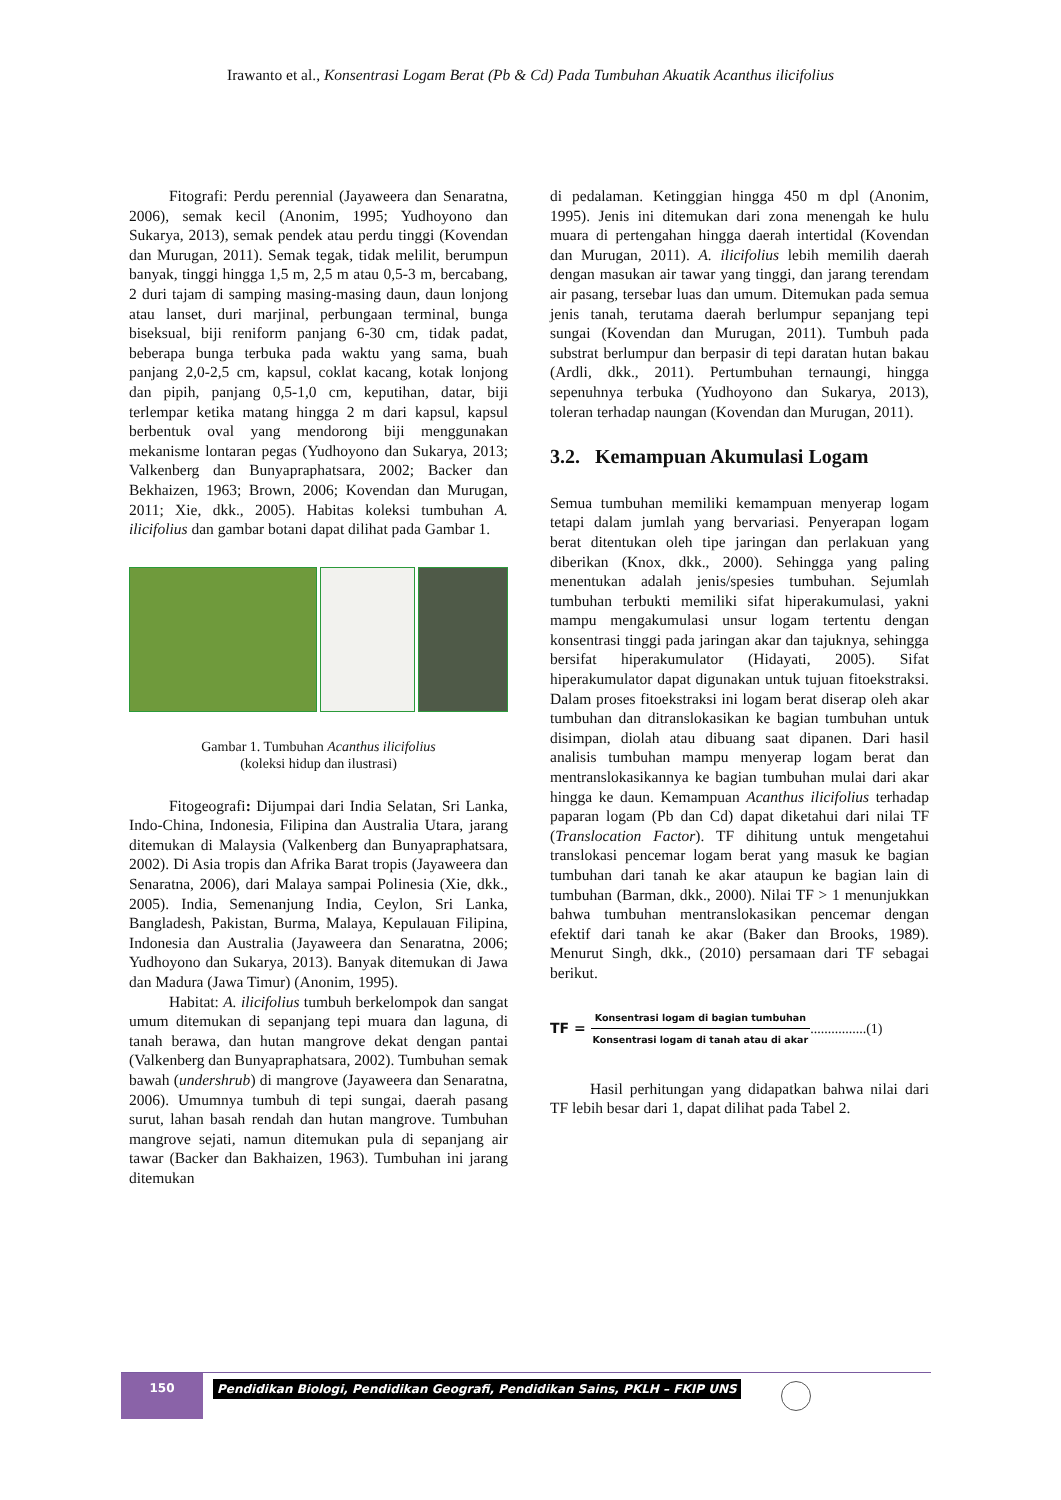Irawanto et al., Konsentrasi Logam Berat (Pb & Cd) Pada Tumbuhan Akuatik Acanthus ilicifolius
Fitografi: Perdu perennial (Jayaweera dan Senaratna, 2006), semak kecil (Anonim, 1995; Yudhoyono dan Sukarya, 2013), semak pendek atau perdu tinggi (Kovendan dan Murugan, 2011). Semak tegak, tidak melilit, berumpun banyak, tinggi hingga 1,5 m, 2,5 m atau 0,5-3 m, bercabang, 2 duri tajam di samping masing-masing daun, daun lonjong atau lanset, duri marjinal, perbungaan terminal, bunga biseksual, biji reniform panjang 6-30 cm, tidak padat, beberapa bunga terbuka pada waktu yang sama, buah panjang 2,0-2,5 cm, kapsul, coklat kacang, kotak lonjong dan pipih, panjang 0,5-1,0 cm, keputihan, datar, biji terlempar ketika matang hingga 2 m dari kapsul, kapsul berbentuk oval yang mendorong biji menggunakan mekanisme lontaran pegas (Yudhoyono dan Sukarya, 2013; Valkenberg dan Bunyapraphatsara, 2002; Backer dan Bekhaizen, 1963; Brown, 2006; Kovendan dan Murugan, 2011; Xie, dkk., 2005). Habitas koleksi tumbuhan A. ilicifolius dan gambar botani dapat dilihat pada Gambar 1.
Gambar 1. Tumbuhan Acanthus ilicifolius
(koleksi hidup dan ilustrasi)
Fitogeografi: Dijumpai dari India Selatan, Sri Lanka, Indo-China, Indonesia, Filipina dan Australia Utara, jarang ditemukan di Malaysia (Valkenberg dan Bunyapraphatsara, 2002). Di Asia tropis dan Afrika Barat tropis (Jayaweera dan Senaratna, 2006), dari Malaya sampai Polinesia (Xie, dkk., 2005). India, Semenanjung India, Ceylon, Sri Lanka, Bangladesh, Pakistan, Burma, Malaya, Kepulauan Filipina, Indonesia dan Australia (Jayaweera dan Senaratna, 2006; Yudhoyono dan Sukarya, 2013). Banyak ditemukan di Jawa dan Madura (Jawa Timur) (Anonim, 1995).
Habitat: A. ilicifolius tumbuh berkelompok dan sangat umum ditemukan di sepanjang tepi muara dan laguna, di tanah berawa, dan hutan mangrove dekat dengan pantai (Valkenberg dan Bunyapraphatsara, 2002). Tumbuhan semak bawah (undershrub) di mangrove (Jayaweera dan Senaratna, 2006). Umumnya tumbuh di tepi sungai, daerah pasang surut, lahan basah rendah dan hutan mangrove. Tumbuhan mangrove sejati, namun ditemukan pula di sepanjang air tawar (Backer dan Bakhaizen, 1963). Tumbuhan ini jarang ditemukan
di pedalaman. Ketinggian hingga 450 m dpl (Anonim, 1995). Jenis ini ditemukan dari zona menengah ke hulu muara di pertengahan hingga daerah intertidal (Kovendan dan Murugan, 2011). A. ilicifolius lebih memilih daerah dengan masukan air tawar yang tinggi, dan jarang terendam air pasang, tersebar luas dan umum. Ditemukan pada semua jenis tanah, terutama daerah berlumpur sepanjang tepi sungai (Kovendan dan Murugan, 2011). Tumbuh pada substrat berlumpur dan berpasir di tepi daratan hutan bakau (Ardli, dkk., 2011). Pertumbuhan ternaungi, hingga sepenuhnya terbuka (Yudhoyono dan Sukarya, 2013), toleran terhadap naungan (Kovendan dan Murugan, 2011).
3.2. Kemampuan Akumulasi Logam
Semua tumbuhan memiliki kemampuan menyerap logam tetapi dalam jumlah yang bervariasi. Penyerapan logam berat ditentukan oleh tipe jaringan dan perlakuan yang diberikan (Knox, dkk., 2000). Sehingga yang paling menentukan adalah jenis/spesies tumbuhan. Sejumlah tumbuhan terbukti memiliki sifat hiperakumulasi, yakni mampu mengakumulasi unsur logam tertentu dengan konsentrasi tinggi pada jaringan akar dan tajuknya, sehingga bersifat hiperakumulator (Hidayati, 2005). Sifat hiperakumulator dapat digunakan untuk tujuan fitoekstraksi. Dalam proses fitoekstraksi ini logam berat diserap oleh akar tumbuhan dan ditranslokasikan ke bagian tumbuhan untuk disimpan, diolah atau dibuang saat dipanen. Dari hasil analisis tumbuhan mampu menyerap logam berat dan mentranslokasikannya ke bagian tumbuhan mulai dari akar hingga ke daun. Kemampuan Acanthus ilicifolius terhadap paparan logam (Pb dan Cd) dapat diketahui dari nilai TF (Translocation Factor). TF dihitung untuk mengetahui translokasi pencemar logam berat yang masuk ke bagian tumbuhan dari tanah ke akar ataupun ke bagian lain di tumbuhan (Barman, dkk., 2000). Nilai TF > 1 menunjukkan bahwa tumbuhan mentranslokasikan pencemar dengan efektif dari tanah ke akar (Baker dan Brooks, 1989). Menurut Singh, dkk., (2010) persamaan dari TF sebagai berikut.
TF = Konsentrasi logam di bagian tumbuhan Konsentrasi logam di tanah atau di akar................(1)
Hasil perhitungan yang didapatkan bahwa nilai dari TF lebih besar dari 1, dapat dilihat pada Tabel 2.
150
Pendidikan Biologi, Pendidikan Geografi, Pendidikan Sains, PKLH – FKIP UNS